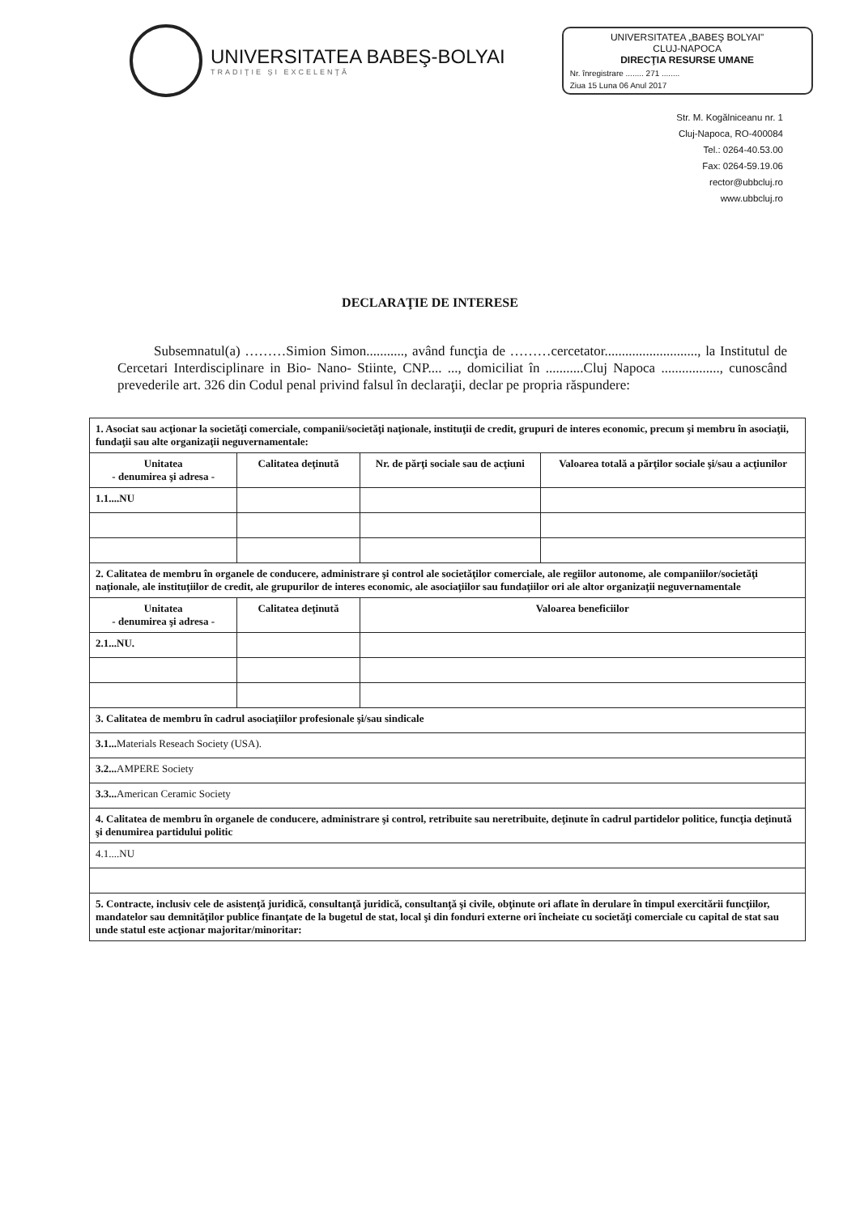UNIVERSITATEA BABEŞ-BOLYAI
TRADIŢIE ŞI EXCELENŢĂ
UNIVERSITATEA „BABEŞ BOLYAI"
CLUJ-NAPOCA
DIRECŢIA RESURSE UMANE
Nr. înregistrare ........ 271 ........
Ziua 15 Luna 06 Anul 2017
Str. M. Kogălniceanu nr. 1
Cluj-Napoca, RO-400084
Tel.: 0264-40.53.00
Fax: 0264-59.19.06
rector@ubbcluj.ro
www.ubbcluj.ro
DECLARAŢIE DE INTERESE
Subsemnatul(a) ………Simion Simon..........., având funcţia de ………cercetator..........................., la Institutul de Cercetari Interdisciplinare in Bio- Nano- Stiinte, CNP.... ..., domiciliat în ...........Cluj Napoca ................., cunoscând prevederile art. 326 din Codul penal privind falsul în declaraţii, declar pe propria răspundere:
| 1. Asociat sau acţionar la societăţi comerciale, companii/societăţi naţionale, instituţii de credit, grupuri de interes economic, precum şi membru în asociaţii, fundaţii sau alte organizaţii neguvernamentale: | | | |
| Unitatea - denumirea şi adresa - | Calitatea deţinută | Nr. de părţi sociale sau de acţiuni | Valoarea totală a părţilor sociale şi/sau a acţiunilor |
| 1.1....NU | | | |
| 2. Calitatea de membru în organele de conducere, administrare şi control ale societăţilor comerciale, ale regiilor autonome, ale companiilor/societăţi naţionale, ale instituţiilor de credit, ale grupurilor de interes economic, ale asociaţiilor sau fundaţiilor ori ale altor organizaţii neguvernamentale | | | |
| Unitatea - denumirea şi adresa - | Calitatea deţinută | Valoarea beneficiilor | |
| 2.1...NU. | | | |
| 3. Calitatea de membru în cadrul asociaţiilor profesionale şi/sau sindicale | | | |
| 3.1... Materials Reseach Society (USA). | | | |
| 3.2... AMPERE Society | | | |
| 3.3... American Ceramic Society | | | |
| 4. Calitatea de membru în organele de conducere, administrare şi control, retribuite sau neretribuite, deţinute în cadrul partidelor politice, funcţia deţinută şi denumirea partidului politic | | | |
| 4.1....NU | | | |
| 5. Contracte, inclusiv cele de asistenţă juridică, consultanţă juridică, consultanţă şi civile, obţinute ori aflate în derulare în timpul exercitării funcţiilor, mandatelor sau demnităţilor publice finanţate de la bugetul de stat, local şi din fonduri externe ori încheiate cu societăţi comerciale cu capital de stat sau unde statul este acţionar majoritar/minoritar: | | | |